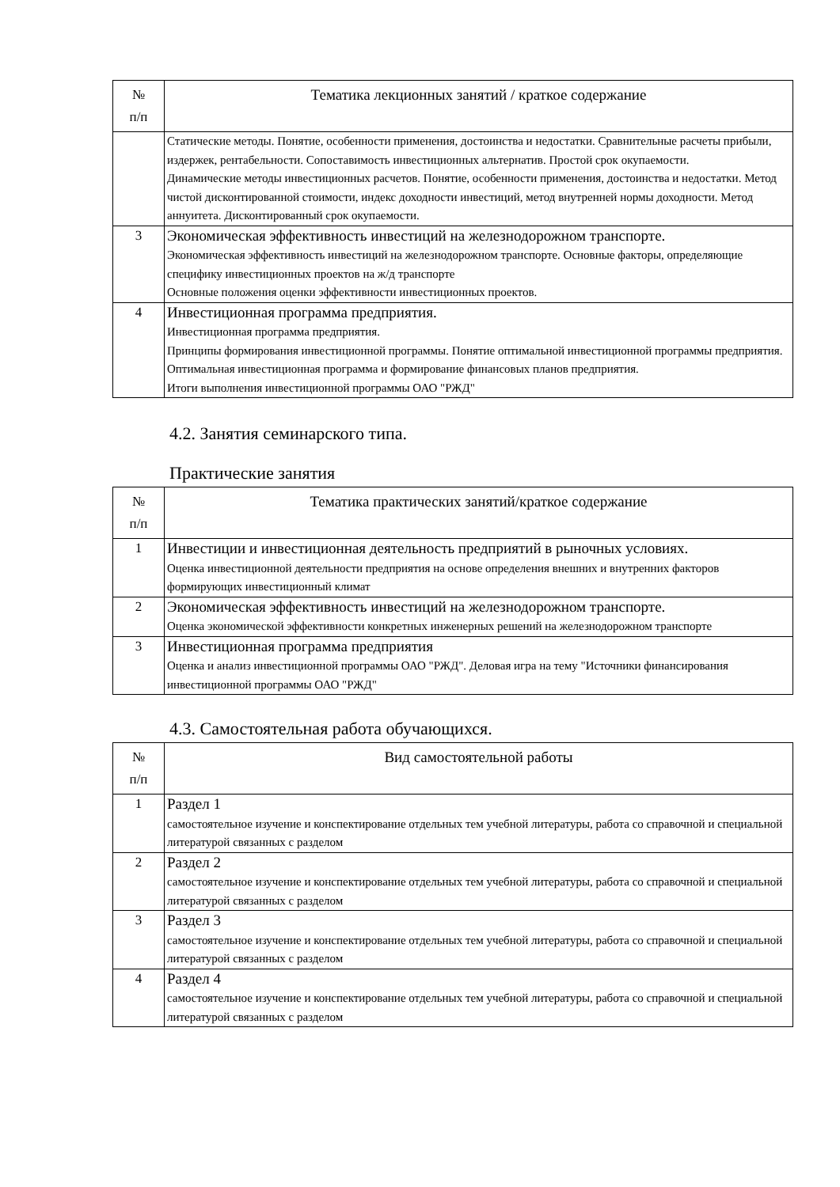| № п/п | Тематика лекционных занятий / краткое содержание |
| --- | --- |
| | Статические методы. Понятие, особенности применения, достоинства и недостатки. Сравнительные расчеты прибыли, издержек, рентабельности. Сопоставимость инвестиционных альтернатив. Простой срок окупаемости. Динамические методы инвестиционных расчетов. Понятие, особенности применения, достоинства и недостатки. Метод чистой дисконтированной стоимости, индекс доходности инвестиций, метод внутренней нормы доходности. Метод аннуитета. Дисконтированный срок окупаемости. |
| 3 | Экономическая эффективность инвестиций на железнодорожном транспорте. Экономическая эффективность инвестиций на железнодорожном транспорте. Основные факторы, определяющие специфику инвестиционных проектов на ж/д транспорте Основные положения оценки эффективности инвестиционных проектов. |
| 4 | Инвестиционная программа предприятия. Инвестиционная программа предприятия. Принципы формирования инвестиционной программы. Понятие оптимальной инвестиционной программы предприятия. Оптимальная инвестиционная программа и формирование финансовых планов предприятия. Итоги выполнения инвестиционной программы ОАО "РЖД" |
4.2. Занятия семинарского типа.
Практические занятия
| № п/п | Тематика практических занятий/краткое содержание |
| --- | --- |
| 1 | Инвестиции и инвестиционная деятельность предприятий в рыночных условиях. Оценка инвестиционной деятельности предприятия на основе определения внешних и внутренних факторов формирующих инвестиционный климат |
| 2 | Экономическая эффективность инвестиций на железнодорожном транспорте. Оценка экономической эффективности конкретных инженерных решений на железнодорожном транспорте |
| 3 | Инвестиционная программа предприятия Оценка и анализ инвестиционной программы ОАО "РЖД". Деловая игра на тему "Источники финансирования инвестиционной программы ОАО "РЖД" |
4.3. Самостоятельная работа обучающихся.
| № п/п | Вид самостоятельной работы |
| --- | --- |
| 1 | Раздел 1 самостоятельное изучение и конспектирование отдельных тем учебной литературы, работа со справочной и специальной литературой связанных с разделом |
| 2 | Раздел 2 самостоятельное изучение и конспектирование отдельных тем учебной литературы, работа со справочной и специальной литературой связанных с разделом |
| 3 | Раздел 3 самостоятельное изучение и конспектирование отдельных тем учебной литературы, работа со справочной и специальной литературой связанных с разделом |
| 4 | Раздел 4 самостоятельное изучение и конспектирование отдельных тем учебной литературы, работа со справочной и специальной литературой связанных с разделом |